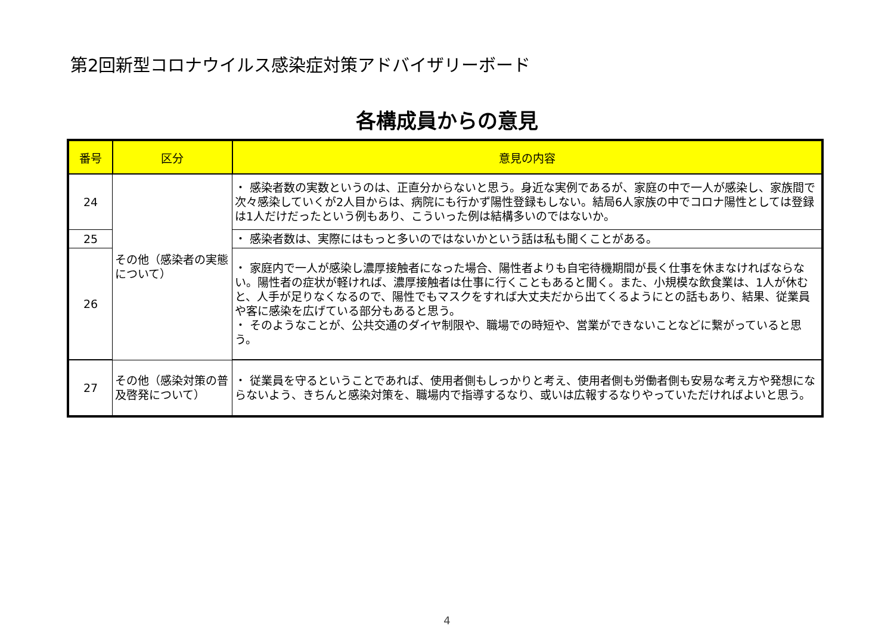第2回新型コロナウイルス感染症対策アドバイザリーボード
各構成員からの意見
| 番号 | 区分 | 意見の内容 |
| --- | --- | --- |
| 24 | その他（感染者の実態について） | ・ 感染者数の実数というのは、正直分からないと思う。身近な実例であるが、家庭の中で一人が感染し、家族間で次々感染していくが2人目からは、病院にも行かず陽性登録もしない。結局6人家族の中でコロナ陽性としては登録は1人だけだったという例もあり、こういった例は結構多いのではないか。 |
| 25 | | ・ 感染者数は、実際にはもっと多いのではないかという話は私も聞くことがある。 |
| 26 | | ・ 家庭内で一人が感染し濃厚接触者になった場合、陽性者よりも自宅待機期間が長く仕事を休まなければならない。陽性者の症状が軽ければ、濃厚接触者は仕事に行くこともあると聞く。また、小規模な飲食業は、1人が休むと、人手が足りなくなるので、陽性でもマスクをすれば大丈夫だから出てくるようにとの話もあり、結果、従業員や客に感染を広げている部分もあると思う。 ・ そのようなことが、公共交通のダイヤ制限や、職場での時短や、営業ができないことなどに繋がっていると思う。 |
| 27 | その他（感染対策の普及啓発について） | ・ 従業員を守るということであれば、使用者側もしっかりと考え、使用者側も労働者側も安易な考え方や発想にならないよう、きちんと感染対策を、職場内で指導するなり、或いは広報するなりやっていただければよいと思う。 |
4